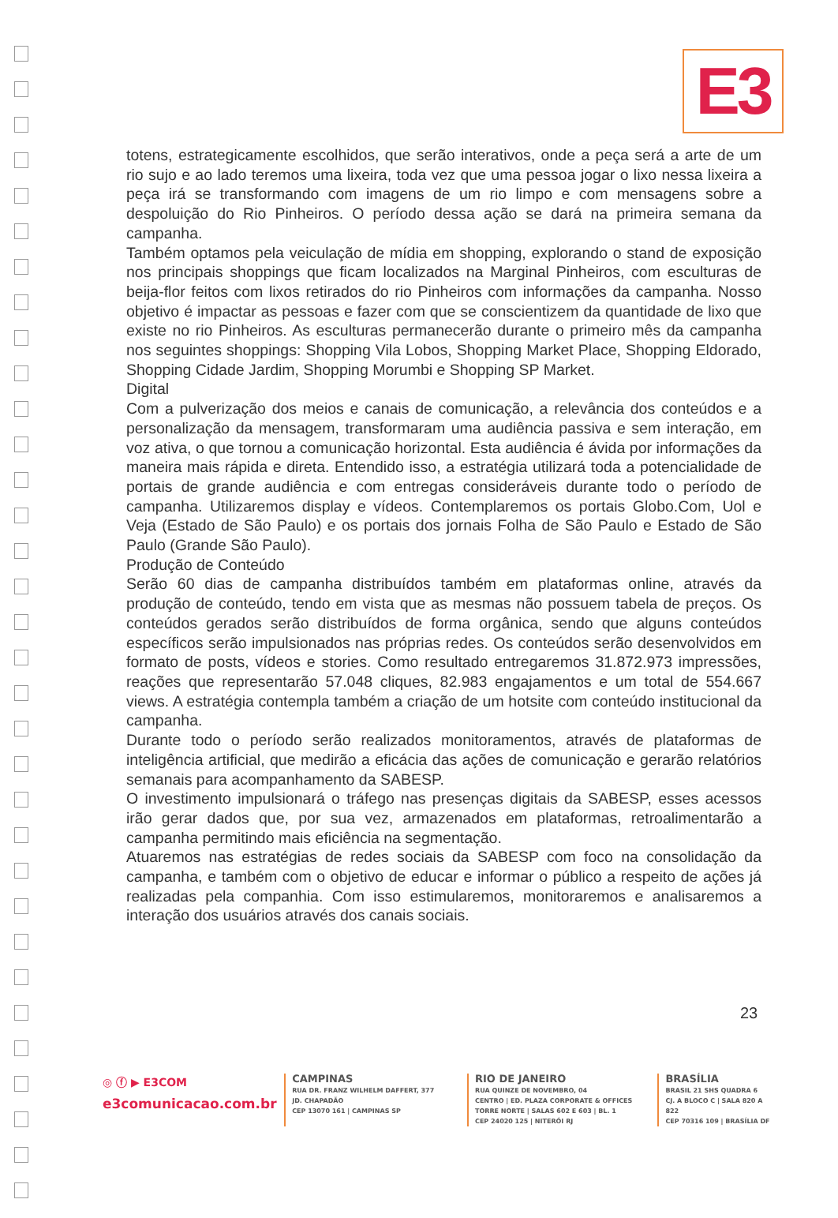E3
totens, estrategicamente escolhidos, que serão interativos, onde a peça será a arte de um rio sujo e ao lado teremos uma lixeira, toda vez que uma pessoa jogar o lixo nessa lixeira a peça irá se transformando com imagens de um rio limpo e com mensagens sobre a despoluição do Rio Pinheiros. O período dessa ação se dará na primeira semana da campanha.
Também optamos pela veiculação de mídia em shopping, explorando o stand de exposição nos principais shoppings que ficam localizados na Marginal Pinheiros, com esculturas de beija-flor feitos com lixos retirados do rio Pinheiros com informações da campanha. Nosso objetivo é impactar as pessoas e fazer com que se conscientizem da quantidade de lixo que existe no rio Pinheiros. As esculturas permanecerão durante o primeiro mês da campanha nos seguintes shoppings: Shopping Vila Lobos, Shopping Market Place, Shopping Eldorado, Shopping Cidade Jardim, Shopping Morumbi e Shopping SP Market.
Digital
Com a pulverização dos meios e canais de comunicação, a relevância dos conteúdos e a personalização da mensagem, transformaram uma audiência passiva e sem interação, em voz ativa, o que tornou a comunicação horizontal. Esta audiência é ávida por informações da maneira mais rápida e direta. Entendido isso, a estratégia utilizará toda a potencialidade de portais de grande audiência e com entregas consideráveis durante todo o período de campanha. Utilizaremos display e vídeos. Contemplaremos os portais Globo.Com, Uol e Veja (Estado de São Paulo) e os portais dos jornais Folha de São Paulo e Estado de São Paulo (Grande São Paulo).
Produção de Conteúdo
Serão 60 dias de campanha distribuídos também em plataformas online, através da produção de conteúdo, tendo em vista que as mesmas não possuem tabela de preços. Os conteúdos gerados serão distribuídos de forma orgânica, sendo que alguns conteúdos específicos serão impulsionados nas próprias redes. Os conteúdos serão desenvolvidos em formato de posts, vídeos e stories. Como resultado entregaremos 31.872.973 impressões, reações que representarão 57.048 cliques, 82.983 engajamentos e um total de 554.667 views. A estratégia contempla também a criação de um hotsite com conteúdo institucional da campanha.
Durante todo o período serão realizados monitoramentos, através de plataformas de inteligência artificial, que medirão a eficácia das ações de comunicação e gerarão relatórios semanais para acompanhamento da SABESP.
O investimento impulsionará o tráfego nas presenças digitais da SABESP, esses acessos irão gerar dados que, por sua vez, armazenados em plataformas, retroalimentarão a campanha permitindo mais eficiência na segmentação.
Atuaremos nas estratégias de redes sociais da SABESP com foco na consolidação da campanha, e também com o objetivo de educar e informar o público a respeito de ações já realizadas pela companhia. Com isso estimularemos, monitoraremos e analisaremos a interação dos usuários através dos canais sociais.
23
◎ ⓕ ▶ E3COM
e3comunicacao.com.br
CAMPINAS
RUA DR. FRANZ WILHELM DAFFERT, 377
JD. CHAPADÃO
CEP 13070 161 | CAMPINAS SP
RIO DE JANEIRO
RUA QUINZE DE NOVEMBRO, 04
CENTRO | ED. PLAZA CORPORATE & OFFICES
TORRE NORTE | SALAS 602 E 603 | BL. 1
CEP 24020 125 | NITERÓI RJ
BRASÍLIA
BRASIL 21 SHS QUADRA 6
CJ. A BLOCO C | SALA 820 A 822
CEP 70316 109 | BRASÍLIA DF